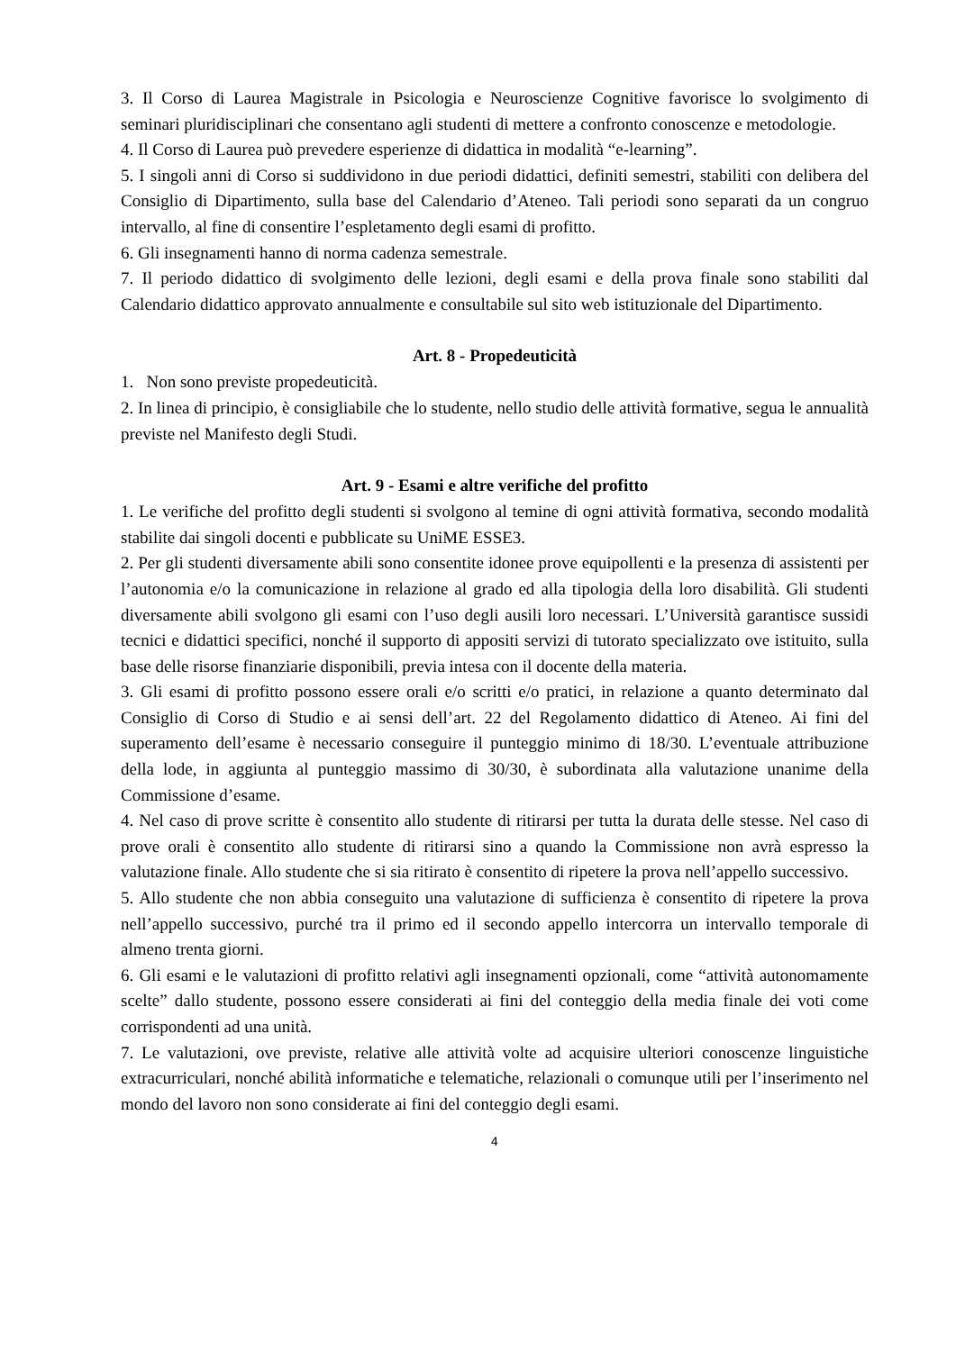3. Il Corso di Laurea Magistrale in Psicologia e Neuroscienze Cognitive favorisce lo svolgimento di seminari pluridisciplinari che consentano agli studenti di mettere a confronto conoscenze e metodologie.
4. Il Corso di Laurea può prevedere esperienze di didattica in modalità “e-learning”.
5. I singoli anni di Corso si suddividono in due periodi didattici, definiti semestri, stabiliti con delibera del Consiglio di Dipartimento, sulla base del Calendario d’Ateneo. Tali periodi sono separati da un congruo intervallo, al fine di consentire l’espletamento degli esami di profitto.
6. Gli insegnamenti hanno di norma cadenza semestrale.
7. Il periodo didattico di svolgimento delle lezioni, degli esami e della prova finale sono stabiliti dal Calendario didattico approvato annualmente e consultabile sul sito web istituzionale del Dipartimento.
Art. 8 - Propedeuticità
1. Non sono previste propedeuticità.
2. In linea di principio, è consigliabile che lo studente, nello studio delle attività formative, segua le annualità previste nel Manifesto degli Studi.
Art. 9 - Esami e altre verifiche del profitto
1. Le verifiche del profitto degli studenti si svolgono al temine di ogni attività formativa, secondo modalità stabilite dai singoli docenti e pubblicate su UniME ESSE3.
2. Per gli studenti diversamente abili sono consentite idonee prove equipollenti e la presenza di assistenti per l’autonomia e/o la comunicazione in relazione al grado ed alla tipologia della loro disabilità. Gli studenti diversamente abili svolgono gli esami con l’uso degli ausili loro necessari. L’Università garantisce sussidi tecnici e didattici specifici, nonché il supporto di appositi servizi di tutorato specializzato ove istituito, sulla base delle risorse finanziarie disponibili, previa intesa con il docente della materia.
3. Gli esami di profitto possono essere orali e/o scritti e/o pratici, in relazione a quanto determinato dal Consiglio di Corso di Studio e ai sensi dell’art. 22 del Regolamento didattico di Ateneo. Ai fini del superamento dell’esame è necessario conseguire il punteggio minimo di 18/30. L’eventuale attribuzione della lode, in aggiunta al punteggio massimo di 30/30, è subordinata alla valutazione unanime della Commissione d’esame.
4. Nel caso di prove scritte è consentito allo studente di ritirarsi per tutta la durata delle stesse. Nel caso di prove orali è consentito allo studente di ritirarsi sino a quando la Commissione non avrà espresso la valutazione finale. Allo studente che si sia ritirato è consentito di ripetere la prova nell’appello successivo.
5. Allo studente che non abbia conseguito una valutazione di sufficienza è consentito di ripetere la prova nell’appello successivo, purché tra il primo ed il secondo appello intercorra un intervallo temporale di almeno trenta giorni.
6. Gli esami e le valutazioni di profitto relativi agli insegnamenti opzionali, come “attività autonomamente scelte” dallo studente, possono essere considerati ai fini del conteggio della media finale dei voti come corrispondenti ad una unità.
7. Le valutazioni, ove previste, relative alle attività volte ad acquisire ulteriori conoscenze linguistiche extracurriculari, nonché abilità informatiche e telematiche, relazionali o comunque utili per l’inserimento nel mondo del lavoro non sono considerate ai fini del conteggio degli esami.
4